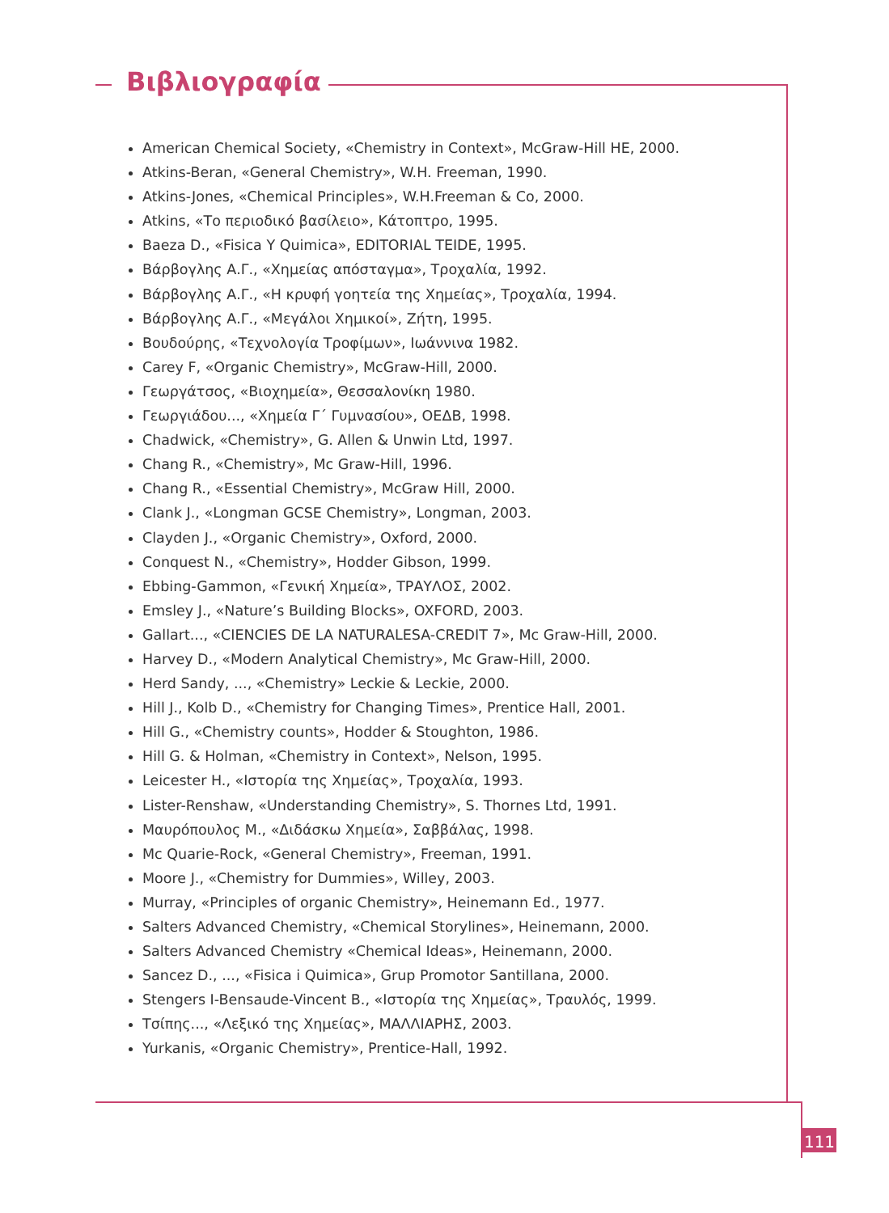Βιβλιογραφία
American Chemical Society, «Chemistry in Context», McGraw-Hill HE, 2000.
Atkins-Beran, «General Chemistry», W.H. Freeman, 1990.
Atkins-Jones, «Chemical Principles», W.H.Freeman & Co, 2000.
Atkins, «Το περιοδικό βασίλειο», Κάτοπτρο, 1995.
Baeza D., «Fisica Y Quimica», EDITORIAL TEIDE, 1995.
Βάρβογλης Α.Γ., «Χημείας απόσταγμα», Τροχαλία, 1992.
Βάρβογλης Α.Γ., «Η κρυφή γοητεία της Χημείας», Τροχαλία, 1994.
Βάρβογλης Α.Γ., «Μεγάλοι Χημικοί», Ζήτη, 1995.
Βουδούρης, «Τεχνολογία Τροφίμων», Ιωάννινα 1982.
Carey F, «Organic Chemistry», McGraw-Hill, 2000.
Γεωργάτσος, «Βιοχημεία», Θεσσαλονίκη 1980.
Γεωργιάδου..., «Χημεία Γ΄ Γυμνασίου», ΟΕΔΒ, 1998.
Chadwick, «Chemistry», G. Allen & Unwin Ltd, 1997.
Chang R., «Chemistry», Mc Graw-Hill, 1996.
Chang R., «Essential Chemistry», McGraw Hill, 2000.
Clank J., «Longman GCSE Chemistry», Longman, 2003.
Clayden J., «Organic Chemistry», Oxford, 2000.
Conquest N., «Chemistry», Hodder Gibson, 1999.
Ebbing-Gammon, «Γενική Χημεία», ΤΡΑΥΛΟΣ, 2002.
Emsley J., «Nature’s Building Blocks», OXFORD, 2003.
Gallart..., «CIENCIES DE LA NATURALESA-CREDIT 7», Mc Graw-Hill, 2000.
Harvey D., «Modern Analytical Chemistry», Mc Graw-Hill, 2000.
Herd Sandy, ..., «Chemistry» Leckie & Leckie, 2000.
Hill J., Kolb D., «Chemistry for Changing Times», Prentice Hall, 2001.
Hill G., «Chemistry counts», Hodder & Stoughton, 1986.
Hill G. & Holman, «Chemistry in Context», Nelson, 1995.
Leicester H., «Ιστορία της Χημείας», Τροχαλία, 1993.
Lister-Renshaw, «Understanding Chemistry», S. Thornes Ltd, 1991.
Μαυρόπουλος Μ., «Διδάσκω Χημεία», Σαββάλας, 1998.
Mc Quarie-Rock, «General Chemistry», Freeman, 1991.
Moore J., «Chemistry for Dummies», Willey, 2003.
Murray, «Principles of organic Chemistry», Heinemann Ed., 1977.
Salters Advanced Chemistry, «Chemical Storylines», Heinemann, 2000.
Salters Advanced Chemistry «Chemical Ideas», Heinemann, 2000.
Sancez D., ..., «Fisica i Quimica», Grup Promotor Santillana, 2000.
Stengers I-Bensaude-Vincent B., «Ιστορία της Χημείας», Τραυλός, 1999.
Τσίπης..., «Λεξικό της Χημείας», ΜΑΛΛΙΑΡΗΣ, 2003.
Yurkanis, «Organic Chemistry», Prentice-Hall, 1992.
111